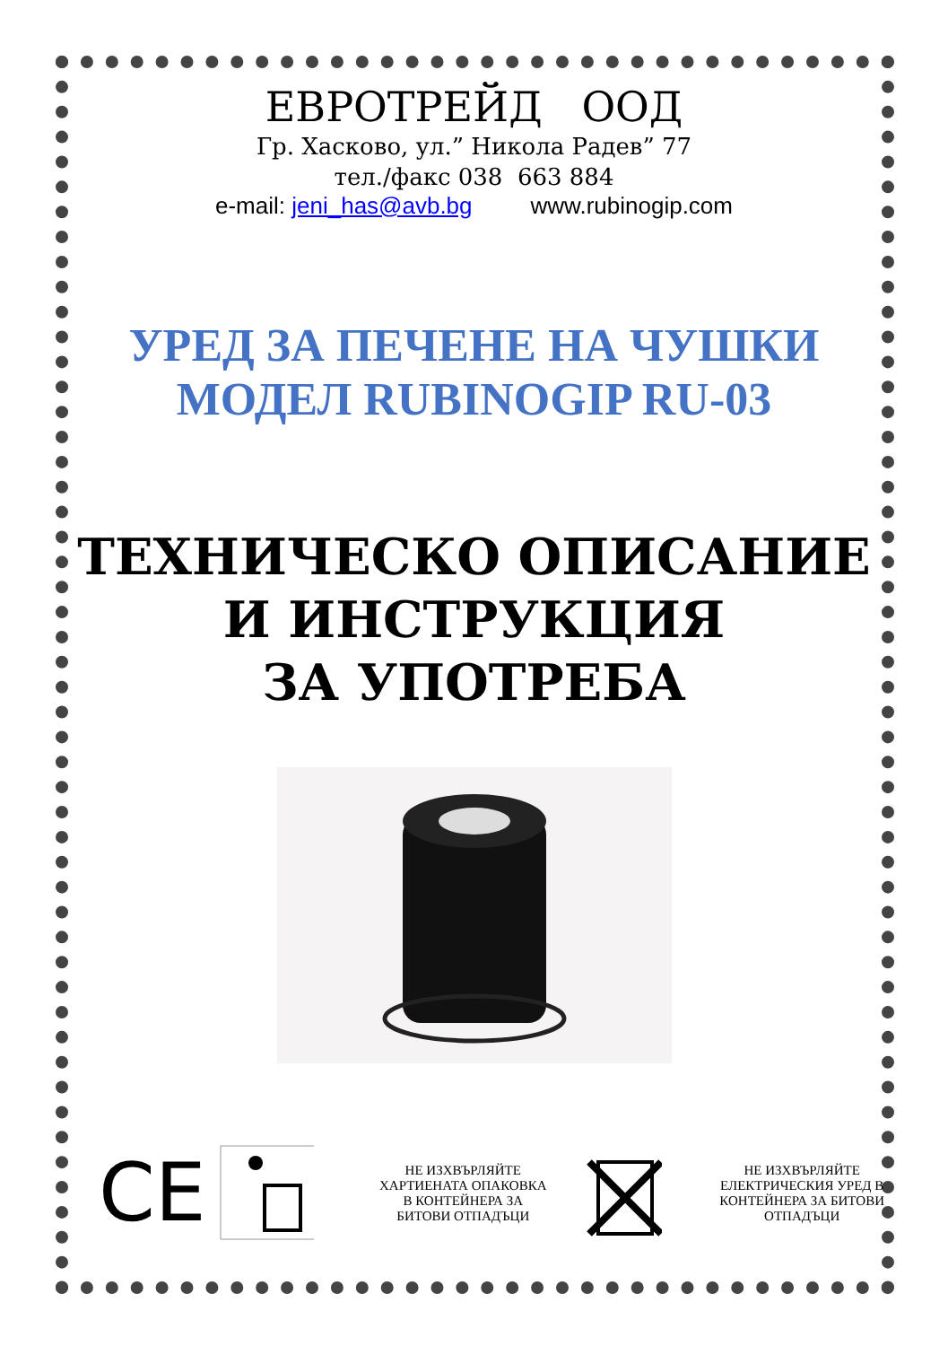ЕВРОТРЕЙД ООД
Гр. Хасково, ул.” Никола Радев” 77
тел./факс 038 663 884
e-mail: jeni_has@avb.bg www.rubinogip.com
УРЕД ЗА ПЕЧЕНЕ НА ЧУШКИ
МОДЕЛ RUBINOGIP RU-03
ТЕХНИЧЕСКО ОПИСАНИЕ
И ИНСТРУКЦИЯ
ЗА УПОТРЕБА
CE
НЕ ИЗХВЪРЛЯЙТЕ ХАРТИЕНАТА ОПАКОВКА В КОНТЕЙНЕРА ЗА БИТОВИ ОТПАДЪЦИ
НЕ ИЗХВЪРЛЯЙТЕ ЕЛЕКТРИЧЕСКИЯ УРЕД В КОНТЕЙНЕРА ЗА БИТОВИ ОТПАДЪЦИ